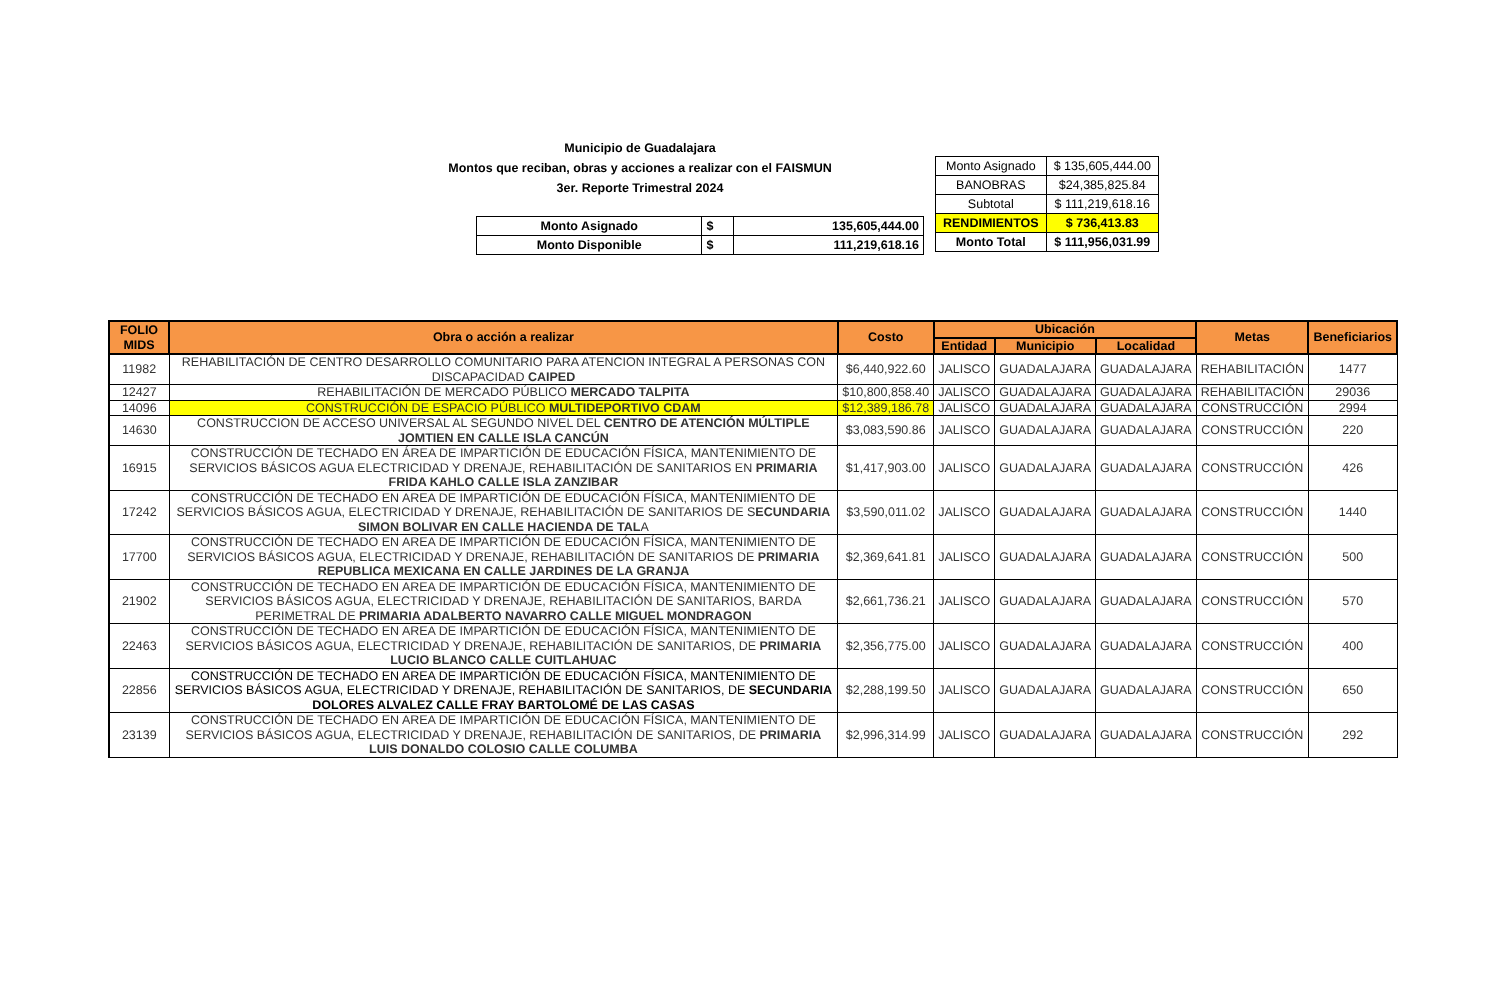Municipio de Guadalajara
Montos que reciban, obras y acciones a realizar con el FAISMUN
3er. Reporte Trimestral 2024
| Monto Asignado | $ | 135,605,444.00 |
| Monto Disponible | $ | 111,219,618.16 |
| Monto Asignado | $ 135,605,444.00 |
| BANOBRAS | $24,385,825.84 |
| Subtotal | $ 111,219,618.16 |
| RENDIMIENTOS | $ 736,413.83 |
| Monto Total | $ 111,956,031.99 |
| FOLIO MIDS | Obra o acción a realizar | Costo | Ubicación | | | Metas | Beneficiarios |
| --- | --- | --- | --- | --- | --- | --- | --- |
| | | | Entidad | Municipio | Localidad | | |
| 11982 | REHABILITACIÓN DE CENTRO DESARROLLO COMUNITARIO PARA ATENCION INTEGRAL A PERSONAS CON DISCAPACIDAD CAIPED | $6,440,922.60 | JALISCO | GUADALAJARA | GUADALAJARA | REHABILITACIÓN | 1477 |
| 12427 | REHABILITACIÓN DE MERCADO PÚBLICO MERCADO TALPITA | $10,800,858.40 | JALISCO | GUADALAJARA | GUADALAJARA | REHABILITACIÓN | 29036 |
| 14096 | CONSTRUCCIÓN DE ESPACIO PÚBLICO MULTIDEPORTIVO CDAM | $12,389,186.78 | JALISCO | GUADALAJARA | GUADALAJARA | CONSTRUCCIÓN | 2994 |
| 14630 | CONSTRUCCION DE ACCESO UNIVERSAL AL SEGUNDO NIVEL DEL CENTRO DE ATENCIÓN MÚLTIPLE JOMTIEN EN CALLE ISLA CANCÚN | $3,083,590.86 | JALISCO | GUADALAJARA | GUADALAJARA | CONSTRUCCIÓN | 220 |
| 16915 | CONSTRUCCIÓN DE TECHADO EN ÁREA DE IMPARTICIÓN DE EDUCACIÓN FÍSICA, MANTENIMIENTO DE SERVICIOS BÁSICOS AGUA ELECTRICIDAD Y DRENAJE, REHABILITACIÓN DE SANITARIOS EN PRIMARIA FRIDA KAHLO CALLE ISLA ZANZIBAR | $1,417,903.00 | JALISCO | GUADALAJARA | GUADALAJARA | CONSTRUCCIÓN | 426 |
| 17242 | CONSTRUCCIÓN DE TECHADO EN AREA DE IMPARTICIÓN DE EDUCACIÓN FÍSICA, MANTENIMIENTO DE SERVICIOS BÁSICOS AGUA, ELECTRICIDAD Y DRENAJE, REHABILITACIÓN DE SANITARIOS DE S ECUNDARIA SIMON BOLIVAR EN CALLE HACIENDA DE TAL A | $3,590,011.02 | JALISCO | GUADALAJARA | GUADALAJARA | CONSTRUCCIÓN | 1440 |
| 17700 | CONSTRUCCIÓN DE TECHADO EN AREA DE IMPARTICIÓN DE EDUCACIÓN FÍSICA, MANTENIMIENTO DE SERVICIOS BÁSICOS AGUA, ELECTRICIDAD Y DRENAJE, REHABILITACIÓN DE SANITARIOS DE PRIMARIA REPUBLICA MEXICANA EN CALLE JARDINES DE LA GRANJA | $2,369,641.81 | JALISCO | GUADALAJARA | GUADALAJARA | CONSTRUCCIÓN | 500 |
| 21902 | CONSTRUCCIÓN DE TECHADO EN AREA DE IMPARTICIÓN DE EDUCACIÓN FÍSICA, MANTENIMIENTO DE SERVICIOS BÁSICOS AGUA, ELECTRICIDAD Y DRENAJE, REHABILITACIÓN DE SANITARIOS, BARDA PERIMETRAL DE PRIMARIA ADALBERTO NAVARRO CALLE MIGUEL MONDRAGON | $2,661,736.21 | JALISCO | GUADALAJARA | GUADALAJARA | CONSTRUCCIÓN | 570 |
| 22463 | CONSTRUCCIÓN DE TECHADO EN AREA DE IMPARTICIÓN DE EDUCACIÓN FÍSICA, MANTENIMIENTO DE SERVICIOS BÁSICOS AGUA, ELECTRICIDAD Y DRENAJE, REHABILITACIÓN DE SANITARIOS, DE PRIMARIA LUCIO BLANCO CALLE CUITLAHUAC | $2,356,775.00 | JALISCO | GUADALAJARA | GUADALAJARA | CONSTRUCCIÓN | 400 |
| 22856 | CONSTRUCCIÓN DE TECHADO EN AREA DE IMPARTICIÓN DE EDUCACIÓN FÍSICA, MANTENIMIENTO DE SERVICIOS BÁSICOS AGUA, ELECTRICIDAD Y DRENAJE, REHABILITACIÓN DE SANITARIOS, DE SECUNDARIA DOLORES ALVALEZ CALLE FRAY BARTOLOMÉ DE LAS CASAS | $2,288,199.50 | JALISCO | GUADALAJARA | GUADALAJARA | CONSTRUCCIÓN | 650 |
| 23139 | CONSTRUCCIÓN DE TECHADO EN AREA DE IMPARTICIÓN DE EDUCACIÓN FÍSICA, MANTENIMIENTO DE SERVICIOS BÁSICOS AGUA, ELECTRICIDAD Y DRENAJE, REHABILITACIÓN DE SANITARIOS, DE PRIMARIA LUIS DONALDO COLOSIO CALLE COLUMBA | $2,996,314.99 | JALISCO | GUADALAJARA | GUADALAJARA | CONSTRUCCIÓN | 292 |